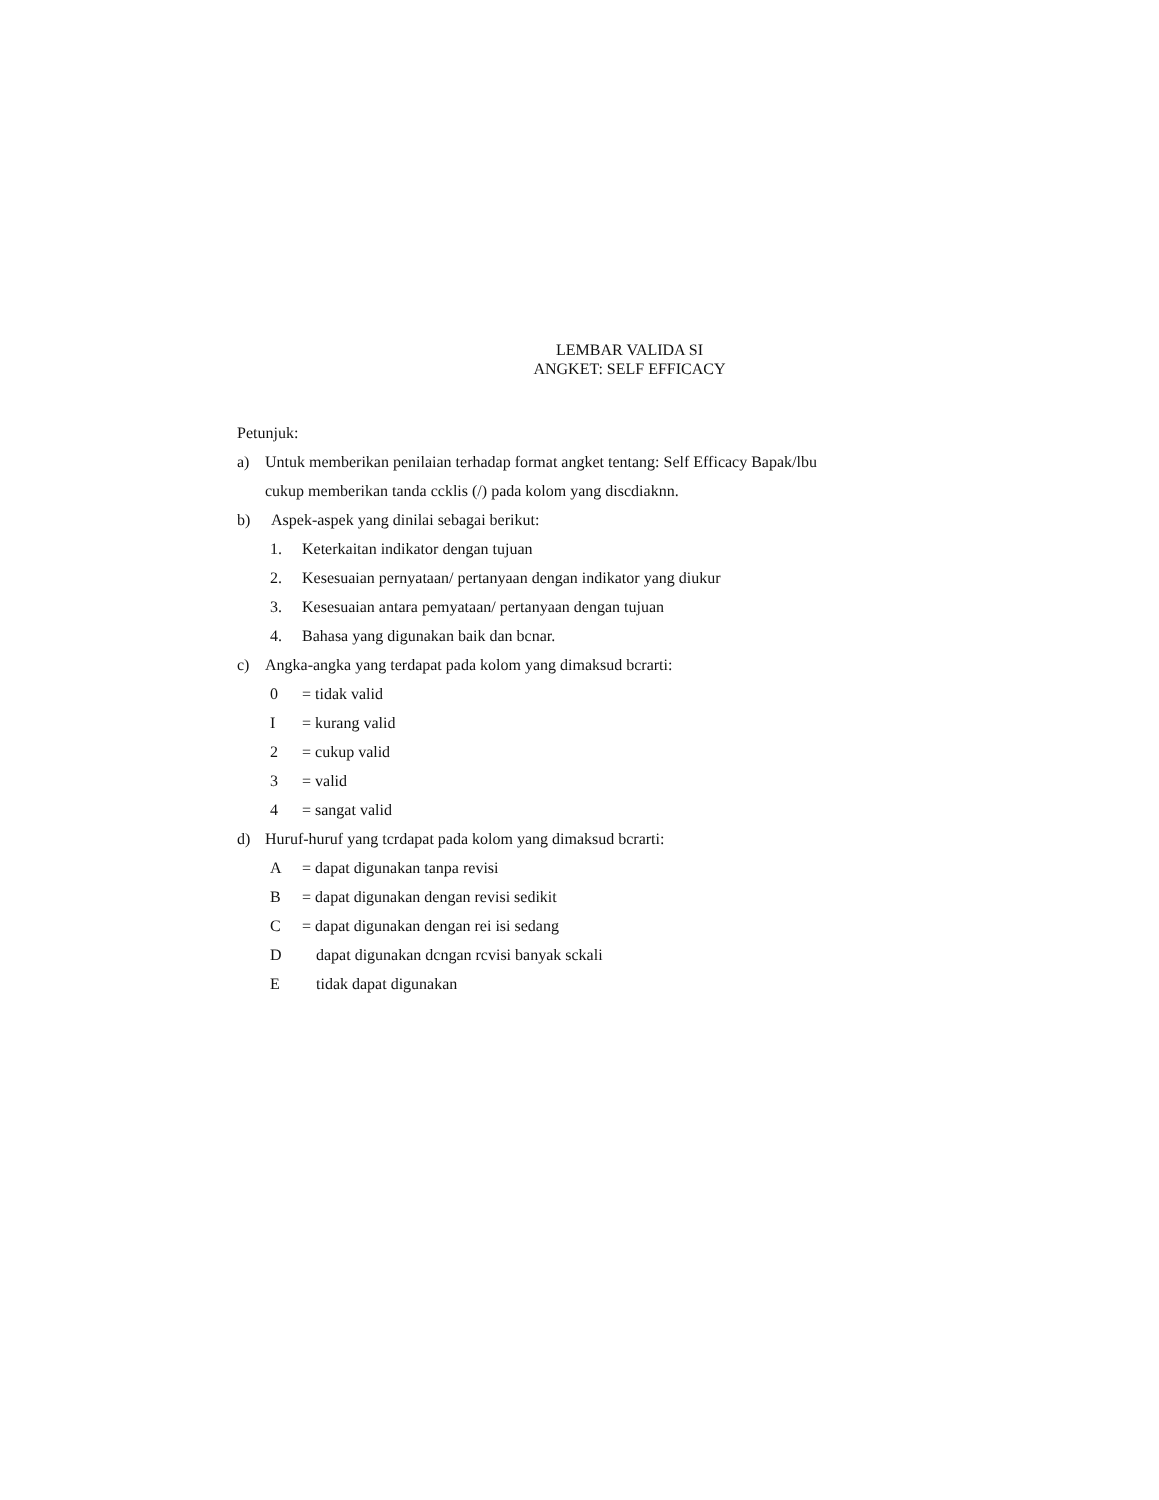LEMBAR VALIDA SI
ANGKET: SELF EFFICACY
Petunjuk:
a) Untuk memberikan penilaian terhadap format angket tentang: Self Efficacy Bapak/lbu
cukup memberikan tanda ccklis (/) pada kolom yang discdiaknn.
b) Aspek-aspek yang dinilai sebagai berikut:
1. Keterkaitan indikator dengan tujuan
2. Kesesuaian pernyataan/ pertanyaan dengan indikator yang diukur
3. Kesesuaian antara pemyataan/ pertanyaan dengan tujuan
4. Bahasa yang digunakan baik dan bcnar.
c) Angka-angka yang terdapat pada kolom yang dimaksud bcrarti:
0 = tidak valid
I = kurang valid
2 = cukup valid
3 = valid
4 = sangat valid
d) Huruf-huruf yang tcrdapat pada kolom yang dimaksud bcrarti:
A = dapat digunakan tanpa revisi
B = dapat digunakan dengan revisi sedikit
C = dapat digunakan dengan rei isi sedang
Ddapat digunakan dcngan rcvisi banyak sckali
Etidak dapat digunakan